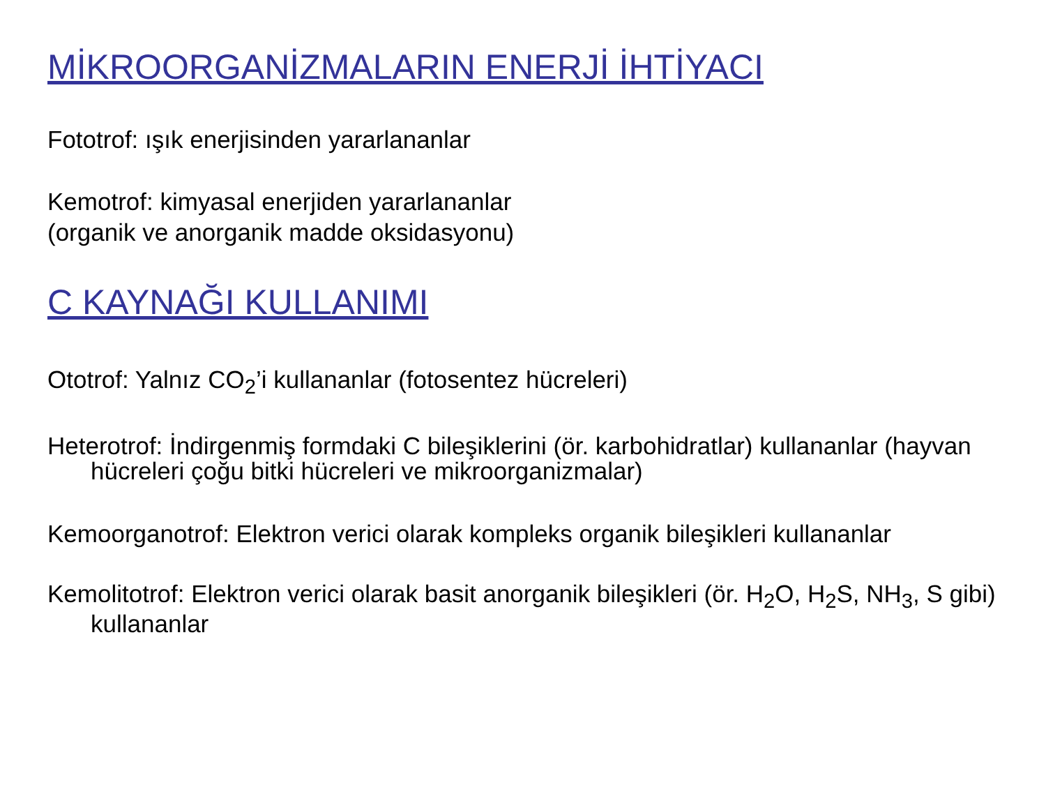MİKROORGANİZMALARIN ENERJİ İHTİYACI
Fototrof: ışık enerjisinden yararlananlar
Kemotrof: kimyasal enerjiden yararlananlar
(organik ve anorganik madde oksidasyonu)
C KAYNAĞI KULLANIMI
Ototrof: Yalnız CO<sub>2</sub>’i kullananlar (fotosentez hücreleri)
Heterotrof: İndirgenmiş formdaki C bileşiklerini (ör. karbohidratlar) kullananlar (hayvan hücreleri çoğu bitki hücreleri ve mikroorganizmalar)
Kemoorganotrof: Elektron verici olarak kompleks organik bileşikleri kullananlar
Kemolitotrof: Elektron verici olarak basit anorganik bileşikleri (ör. H<sub>2</sub>O, H<sub>2</sub>S, NH<sub>3</sub>, S gibi) kullananlar